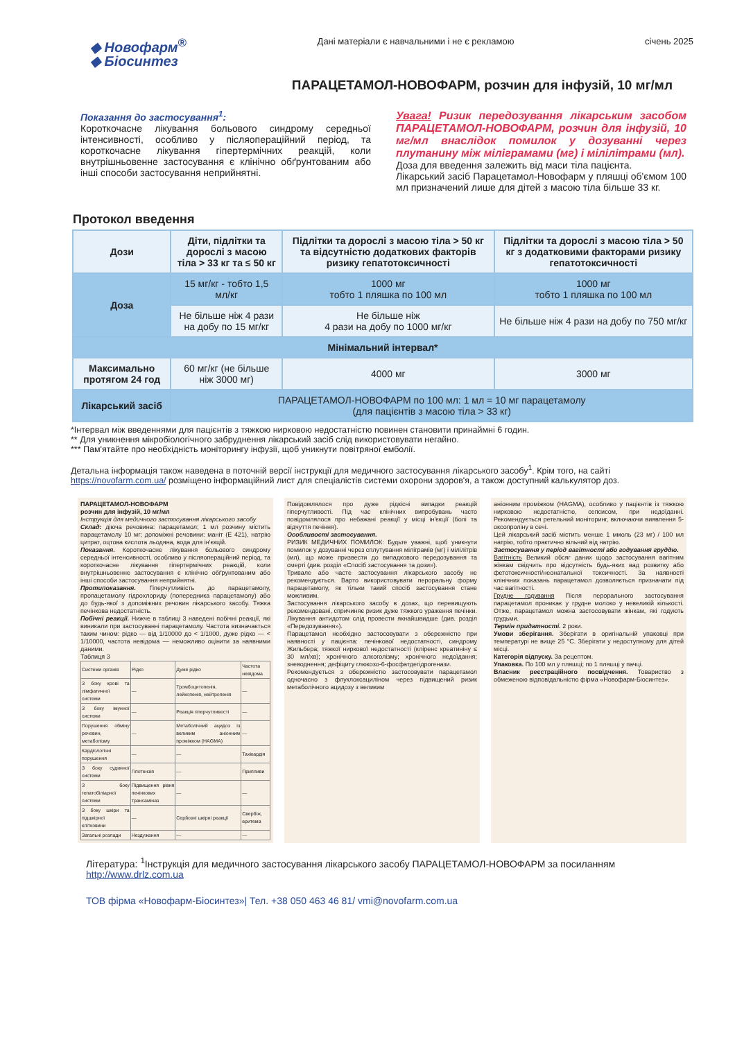◆ Новофарм<sup>®</sup>
◆ Біосинтез
Дані матеріали є навчальними і не є рекламою
січень 2025
ПАРАЦЕТАМОЛ-НОВОФАРМ, розчин для інфузій, 10 мг/мл
Показання до застосування<sup>1</sup>:
Короткочасне лікування больового синдрому середньої інтенсивності, особливо у післяопераційний період, та короткочасне лікування гіпертермічних реакцій, коли внутрішньовенне застосування є клінічно обґрунтованим або інші способи застосування неприйнятні.
Увага! Ризик передозування лікарським засобом ПАРАЦЕТАМОЛ-НОВОФАРМ, розчин для інфузій, 10 мг/мл внаслідок помилок у дозуванні через плутанину між міліграмами (мг) і мілілітрами (мл).
Доза для введення залежить від маси тіла пацієнта.
Лікарський засіб Парацетамол-Новофарм у пляшці об'ємом 100 мл призначений лише для дітей з масою тіла більше 33 кг.
Протокол введення
| Дози | Діти, підлітки та дорослі з масою тіла > 33 кг та ≤ 50 кг | Підлітки та дорослі з масою тіла > 50 кг та відсутністю додаткових факторів ризику гепатотоксичності | Підлітки та дорослі з масою тіла > 50 кг з додатковими факторами ризику гепатотоксичності |
| --- | --- | --- | --- |
| Доза | 15 мг/кг - тобто 1,5 мл/кг | 1000 мг тобто 1 пляшка по 100 мл | 1000 мг тобто 1 пляшка по 100 мл |
| | Не більше ніж 4 рази на добу по 15 мг/кг | Не більше ніж 4 рази на добу по 1000 мг/кг | Не більше ніж 4 рази на добу по 750 мг/кг |
| Мінімальний інтервал* | | | |
| Максимально протягом 24 год | 60 мг/кг (не більше ніж 3000 мг) | 4000 мг | 3000 мг |
| Лікарський засіб | ПАРАЦЕТАМОЛ-НОВОФАРМ по 100 мл: 1 мл = 10 мг парацетамолу (для пацієнтів з масою тіла > 33 кг) | | |
*Інтервал між введеннями для пацієнтів з тяжкою нирковою недостатністю повинен становити принаймні 6 годин.
** Для уникнення мікробіологічного забруднення лікарський засіб слід використовувати негайно.
*** Пам'ятайте про необхідність моніторингу інфузії, щоб уникнути повітряної емболії.
Детальна інформація також наведена в поточній версії інструкції для медичного застосування лікарського засобу<sup>1</sup>. Крім того, на сайті https://novofarm.com.ua/ розміщено інформаційний лист для спеціалістів системи охорони здоров'я, а також доступний калькулятор доз.
ПАРАЦЕТАМОЛ-НОВОФАРМ
розчин для інфузій, 10 мг/мл
Інструкція для медичного застосування лікарського засобу
Склад: діюча речовина: парацетамол; 1 мл розчину містить парацетамолу 10 мг; допоміжні речовини: маніт (Е 421), натрію цитрат, оцтова кислота льодяна, вода для ін'єкцій.
Показання. Короткочасне лікування больового синдрому середньої інтенсивності, особливо у післяопераційний період, та короткочасне лікування гіпертермічних реакцій, коли внутрішньовенне застосування є клінічно обґрунтованим або інші способи застосування неприйнятні.
Протипоказання. Гіперчутливість до парацетамолу, пропацетамолу гідрохлориду (попередника парацетамолу) або до будь-якої з допоміжних речовин лікарського засобу. Тяжка печінкова недостатність.
Побічні реакції. Нижче в таблиці 3 наведені побічні реакції, які виникали при застосуванні парацетамолу. Частота визначається таким чином: рідко — від 1/10000 до < 1/1000, дуже рідко — < 1/10000, частота невідома — неможливо оцінити за наявними даними.
Таблиця 3
| Системи органів | Рідко | Дуже рідко | Частота невідома |
| З боку крові та лімфатичної системи | — | Тромбоцитопенія, лейкопенія, нейтропенія | — |
| З боку імунної системи | — | Реакція гіперчутливості | — |
| Порушення обміну речовин, метаболізму | — | Метаболічний ацидоз із великим аніонним проміжком (HAGMA) | — |
| Кардіологічні порушення | — | — | Тахікардія |
| З боку судинної системи | Гіпотензія | — | Припливи |
| З боку гепатобіліарної системи | Підвищення рівня печінкових трансаміназ | — | — |
| З боку шкіри та підшкірної клітковини | — | Серйозні шкірні реакції | Свербіж, еритема |
| Загальні розлади | Нездужання | — | — |
Повідомлялося про дуже рідкісні випадки реакцій гіперчутливості. Під час клінічних випробувань часто повідомлялося про небажані реакції у місці ін'єкції (болі та відчуття печіння).
Особливості застосування.
РИЗИК МЕДИЧНИХ ПОМИЛОК: Будьте уважні, щоб уникнути помилок у дозуванні через сплутування міліграмів (мг) і мілілітрів (мл), що може призвести до випадкового передозування та смерті (див. розділ «Спосіб застосування та дози»).
Тривале або часте застосування лікарського засобу не рекомендується. Варто використовувати пероральну форму парацетамолу, як тільки такий спосіб застосування стане можливим.
Застосування лікарського засобу в дозах, що перевищують рекомендовані, спричиняє ризик дуже тяжкого ураження печінки. Лікування антидотом слід провести якнайшвидше (див. розділ «Передозування»).
Парацетамол необхідно застосовувати з обережністю при наявності у пацієнта: печінкової недостатності, синдрому Жильбера; тяжкої ниркової недостатності (кліренс креатиніну ≤ 30 мл/хв); хронічного алкоголізму; хронічного недоїдання; зневоднення; дефіциту глюкозо-6-фосфатдегідрогенази.
Рекомендується з обережністю застосовувати парацетамол одночасно з флуклоксациліном через підвищений ризик метаболічного ацидозу з великим
аніонним проміжком (HAGMA), особливо у пацієнтів із тяжкою нирковою недостатністю, сепсисом, при недоїданні. Рекомендується ретельний моніторинг, включаючи виявлення 5-оксопроліну в сечі.
Цей лікарський засіб містить менше 1 ммоль (23 мг) / 100 мл натрію, тобто практично вільний від натрію.
Застосування у період вагітності або годування груддю.
Вагітність Великий обсяг даних щодо застосування вагітним жінкам свідчить про відсутність будь-яких вад розвитку або фетотоксичності/неонатальної токсичності. За наявності клінічних показань парацетамол дозволяється призначати під час вагітності.
Грудне годування Після перорального застосування парацетамол проникає у грудне молоко у невеликій кількості. Отже, парацетамол можна застосовувати жінкам, які годують грудьми.
Термін придатності. 2 роки.
Умови зберігання. Зберігати в оригінальній упаковці при температурі не вище 25 °С. Зберігати у недоступному для дітей місці.
Категорія відпуску. За рецептом.
Упаковка. По 100 мл у пляшці; по 1 пляшці у пачці.
Власник реєстраційного посвідчення. Товариство з обмеженою відповідальністю фірма «Новофарм-Біосинтез».
Література: <sup>1</sup>Інструкція для медичного застосування лікарського засобу ПАРАЦЕТАМОЛ-НОВОФАРМ за посиланням http://www.drlz.com.ua
ТОВ фірма «Новофарм-Біосинтез»| Тел. +38 050 463 46 81/ vmi@novofarm.com.ua